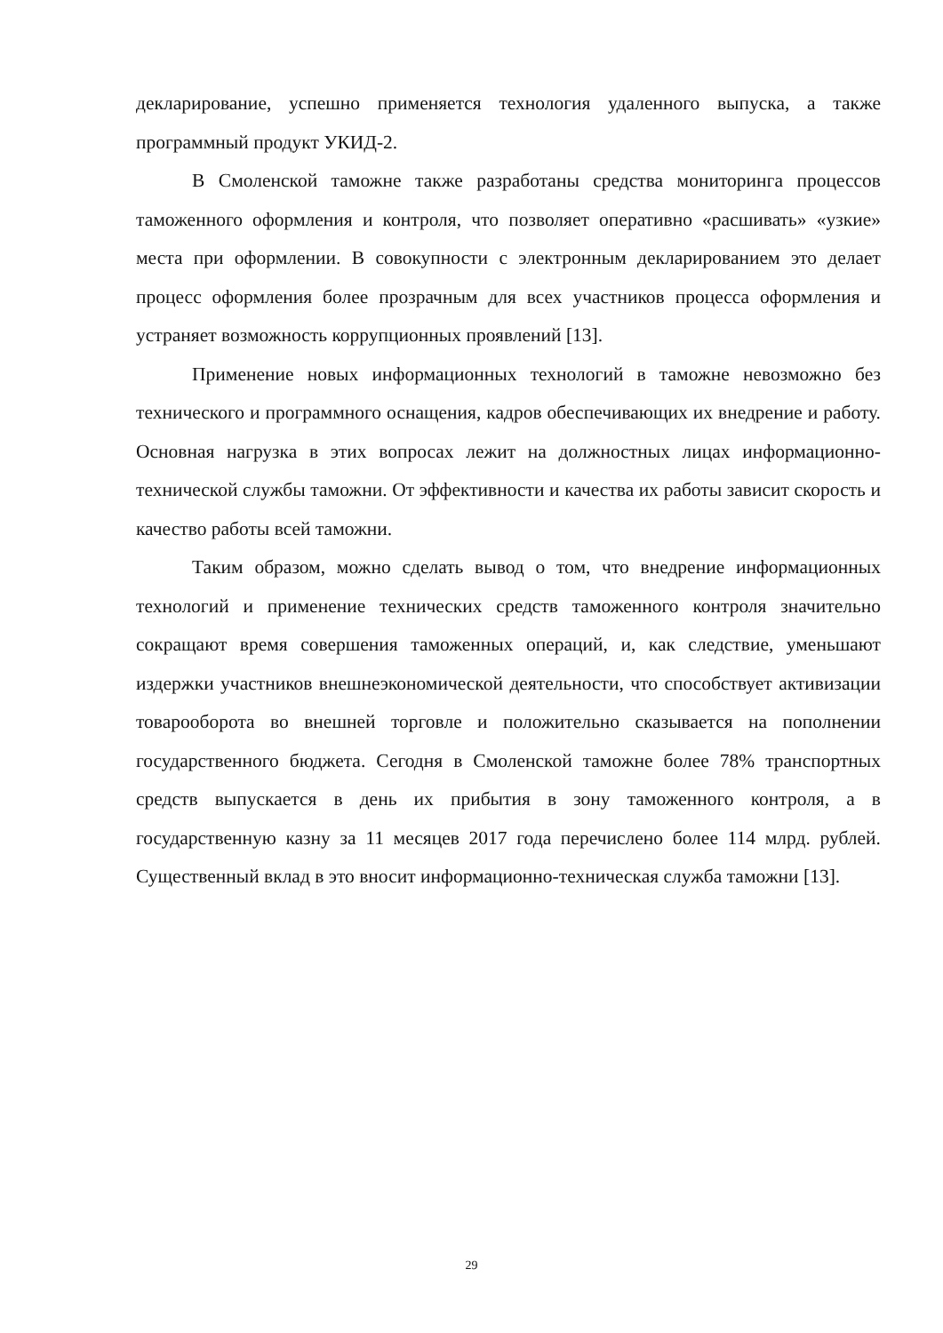декларирование, успешно применяется технология удаленного выпуска, а также программный продукт УКИД-2.
В Смоленской таможне также разработаны средства мониторинга процессов таможенного оформления и контроля, что позволяет оперативно «расшивать» «узкие» места при оформлении. В совокупности с электронным декларированием это делает процесс оформления более прозрачным для всех участников процесса оформления и устраняет возможность коррупционных проявлений [13].
Применение новых информационных технологий в таможне невозможно без технического и программного оснащения, кадров обеспечивающих их внедрение и работу. Основная нагрузка в этих вопросах лежит на должностных лицах информационно-технической службы таможни. От эффективности и качества их работы зависит скорость и качество работы всей таможни.
Таким образом, можно сделать вывод о том, что внедрение информационных технологий и применение технических средств таможенного контроля значительно сокращают время совершения таможенных операций, и, как следствие, уменьшают издержки участников внешнеэкономической деятельности, что способствует активизации товарооборота во внешней торговле и положительно сказывается на пополнении государственного бюджета. Сегодня в Смоленской таможне более 78% транспортных средств выпускается в день их прибытия в зону таможенного контроля, а в государственную казну за 11 месяцев 2017 года перечислено более 114 млрд. рублей. Существенный вклад в это вносит информационно-техническая служба таможни [13].
29